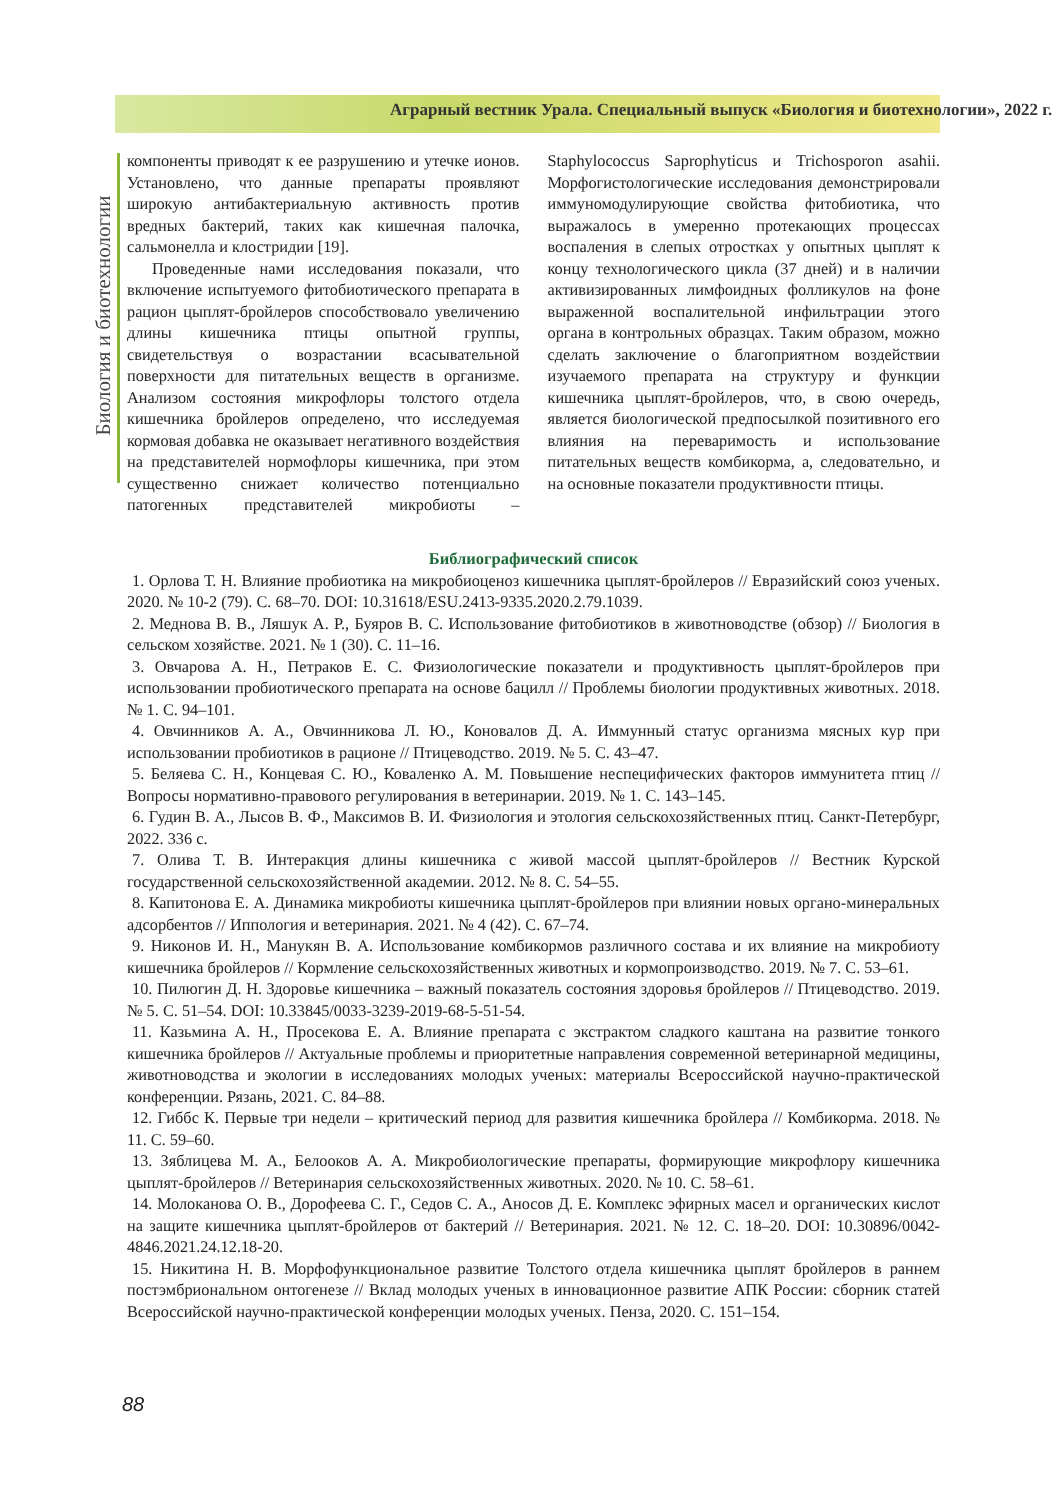Аграрный вестник Урала. Специальный выпуск «Биология и биотехнологии», 2022 г.
Биология и биотехнологии
компоненты приводят к ее разрушению и утечке ионов. Установлено, что данные препараты проявляют широкую антибактериальную активность против вредных бактерий, таких как кишечная палочка, сальмонелла и клостридии [19].
Проведенные нами исследования показали, что включение испытуемого фитобиотического препарата в рацион цыплят-бройлеров способствовало увеличению длины кишечника птицы опытной группы, свидетельствуя о возрастании всасывательной поверхности для питательных веществ в организме. Анализом состояния микрофлоры толстого отдела кишечника бройлеров определено, что исследуемая кормовая добавка не оказывает негативного воздействия на представителей нормофлоры кишечника, при этом существенно снижает количество потенциально патогенных представителей микробиоты – Staphylococcus Saprophyticus и Trichosporon asahii. Морфогистологические исследования демонстрировали иммуномодулирующие свойства фитобиотика, что выражалось в умеренно протекающих процессах воспаления в слепых отростках у опытных цыплят к концу технологического цикла (37 дней) и в наличии активизированных лимфоидных фолликулов на фоне выраженной воспалительной инфильтрации этого органа в контрольных образцах. Таким образом, можно сделать заключение о благоприятном воздействии изучаемого препарата на структуру и функции кишечника цыплят-бройлеров, что, в свою очередь, является биологической предпосылкой позитивного его влияния на переваримость и использование питательных веществ комбикорма, а, следовательно, и на основные показатели продуктивности птицы.
Библиографический список
1. Орлова Т. Н. Влияние пробиотика на микробиоценоз кишечника цыплят-бройлеров // Евразийский союз ученых. 2020. № 10-2 (79). С. 68–70. DOI: 10.31618/ESU.2413-9335.2020.2.79.1039.
2. Меднова В. В., Ляшук А. Р., Буяров В. С. Использование фитобиотиков в животноводстве (обзор) // Биология в сельском хозяйстве. 2021. № 1 (30). С. 11–16.
3. Овчарова А. Н., Петраков Е. С. Физиологические показатели и продуктивность цыплят-бройлеров при использовании пробиотического препарата на основе бацилл // Проблемы биологии продуктивных животных. 2018. № 1. С. 94–101.
4. Овчинников А. А., Овчинникова Л. Ю., Коновалов Д. А. Иммунный статус организма мясных кур при использовании пробиотиков в рационе // Птицеводство. 2019. № 5. С. 43–47.
5. Беляева С. Н., Концевая С. Ю., Коваленко А. М. Повышение неспецифических факторов иммунитета птиц // Вопросы нормативно-правового регулирования в ветеринарии. 2019. № 1. С. 143–145.
6. Гудин В. А., Лысов В. Ф., Максимов В. И. Физиология и этология сельскохозяйственных птиц. Санкт-Петербург, 2022. 336 с.
7. Олива Т. В. Интеракция длины кишечника с живой массой цыплят-бройлеров // Вестник Курской государственной сельскохозяйственной академии. 2012. № 8. С. 54–55.
8. Капитонова Е. А. Динамика микробиоты кишечника цыплят-бройлеров при влиянии новых органо-минеральных адсорбентов // Иппология и ветеринария. 2021. № 4 (42). С. 67–74.
9. Никонов И. Н., Манукян В. А. Использование комбикормов различного состава и их влияние на микробиоту кишечника бройлеров // Кормление сельскохозяйственных животных и кормопроизводство. 2019. № 7. С. 53–61.
10. Пилюгин Д. Н. Здоровье кишечника – важный показатель состояния здоровья бройлеров // Птицеводство. 2019. № 5. С. 51–54. DOI: 10.33845/0033-3239-2019-68-5-51-54.
11. Казьмина А. Н., Просекова Е. А. Влияние препарата с экстрактом сладкого каштана на развитие тонкого кишечника бройлеров // Актуальные проблемы и приоритетные направления современной ветеринарной медицины, животноводства и экологии в исследованиях молодых ученых: материалы Всероссийской научно-практической конференции. Рязань, 2021. С. 84–88.
12. Гиббс К. Первые три недели – критический период для развития кишечника бройлера // Комбикорма. 2018. № 11. С. 59–60.
13. Зяблицева М. А., Белооков А. А. Микробиологические препараты, формирующие микрофлору кишечника цыплят-бройлеров // Ветеринария сельскохозяйственных животных. 2020. № 10. С. 58–61.
14. Молоканова О. В., Дорофеева С. Г., Седов С. А., Аносов Д. Е. Комплекс эфирных масел и органических кислот на защите кишечника цыплят-бройлеров от бактерий // Ветеринария. 2021. № 12. С. 18–20. DOI: 10.30896/0042-4846.2021.24.12.18-20.
15. Никитина Н. В. Морфофункциональное развитие Толстого отдела кишечника цыплят бройлеров в раннем постэмбриональном онтогенезе // Вклад молодых ученых в инновационное развитие АПК России: сборник статей Всероссийской научно-практической конференции молодых ученых. Пенза, 2020. С. 151–154.
88